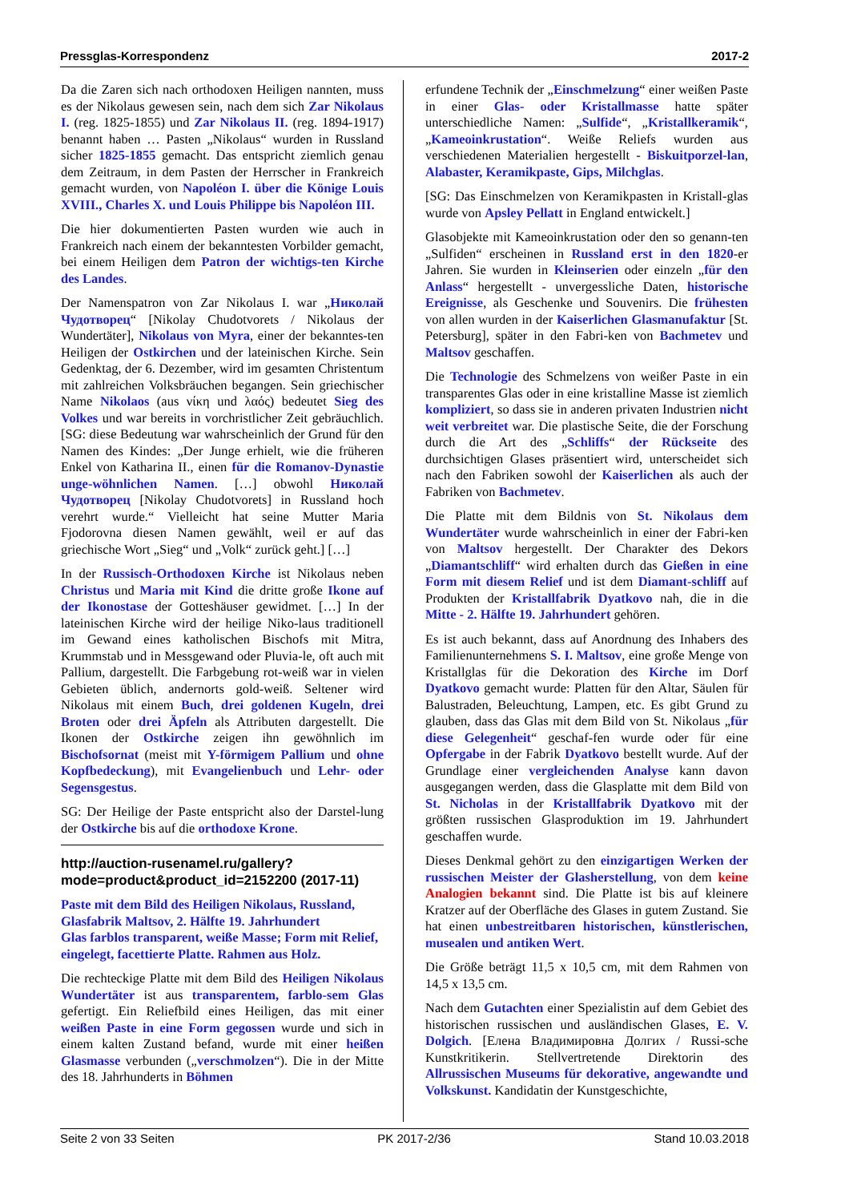Pressglas-Korrespondenz 2017-2
Da die Zaren sich nach orthodoxen Heiligen nannten, muss es der Nikolaus gewesen sein, nach dem sich Zar Nikolaus I. (reg. 1825-1855) und Zar Nikolaus II. (reg. 1894-1917) benannt haben … Pasten „Nikolaus“ wurden in Russland sicher 1825-1855 gemacht. Das entspricht ziemlich genau dem Zeitraum, in dem Pasten der Herrscher in Frankreich gemacht wurden, von Napoléon I. über die Könige Louis XVIII., Charles X. und Louis Philippe bis Napoléon III.
Die hier dokumentierten Pasten wurden wie auch in Frankreich nach einem der bekanntesten Vorbilder gemacht, bei einem Heiligen dem Patron der wichtigs-ten Kirche des Landes.
Der Namenspatron von Zar Nikolaus I. war „Николай Чудотворец“ [Nikolay Chudotvorets / Nikolaus der Wundertäter], Nikolaus von Myra, einer der bekanntes-ten Heiligen der Ostkirchen und der lateinischen Kirche. Sein Gedenktag, der 6. Dezember, wird im gesamten Christentum mit zahlreichen Volksbräuchen begangen. Sein griechischer Name Nikolaos (aus νίκη und λαός) bedeutet Sieg des Volkes und war bereits in vorchristlicher Zeit gebräuchlich. [SG: diese Bedeutung war wahrscheinlich der Grund für den Namen des Kindes: „Der Junge erhielt, wie die früheren Enkel von Katharina II., einen für die Romanov-Dynastie unge-wöhnlichen Namen. […] obwohl Николай Чудотворец [Nikolay Chudotvorets] in Russland hoch verehrt wurde.“ Vielleicht hat seine Mutter Maria Fjodorovna diesen Namen gewählt, weil er auf das griechische Wort „Sieg“ und „Volk“ zurück geht.] […]
In der Russisch-Orthodoxen Kirche ist Nikolaus neben Christus und Maria mit Kind die dritte große Ikone auf der Ikonostase der Gotteshäuser gewidmet. […] In der lateinischen Kirche wird der heilige Niko-laus traditionell im Gewand eines katholischen Bischofs mit Mitra, Krummstab und in Messgewand oder Pluvia-le, oft auch mit Pallium, dargestellt. Die Farbgebung rot-weiß war in vielen Gebieten üblich, andernorts gold-weiß. Seltener wird Nikolaus mit einem Buch, drei goldenen Kugeln, drei Broten oder drei Äpfeln als Attributen dargestellt. Die Ikonen der Ostkirche zeigen ihn gewöhnlich im Bischofsornat (meist mit Y-förmigem Pallium und ohne Kopfbedeckung), mit Evangelienbuch und Lehr- oder Segensgestus.
SG: Der Heilige der Paste entspricht also der Darstel-lung der Ostkirche bis auf die orthodoxe Krone.
http://auction-rusenamel.ru/gallery?
mode=product&product_id=2152200 (2017-11)
Paste mit dem Bild des Heiligen Nikolaus, Russland, Glasfabrik Maltsov, 2. Hälfte 19. Jahrhundert
Glas farblos transparent, weiße Masse; Form mit Relief, eingelegt, facettierte Platte. Rahmen aus Holz.
Die rechteckige Platte mit dem Bild des Heiligen Nikolaus Wundertäter ist aus transparentem, farblo-sem Glas gefertigt. Ein Reliefbild eines Heiligen, das mit einer weißen Paste in eine Form gegossen wurde und sich in einem kalten Zustand befand, wurde mit einer heißen Glasmasse verbunden („verschmolzen“). Die in der Mitte des 18. Jahrhunderts in Böhmen
erfundene Technik der „Einschmelzung“ einer weißen Paste in einer Glas- oder Kristallmasse hatte später unterschiedliche Namen: „Sulfide“, „Kristallkeramik“, „Kameoinkrustation“. Weiße Reliefs wurden aus verschiedenen Materialien hergestellt - Biskuitporzel-lan, Alabaster, Keramikpaste, Gips, Milchglas.
[SG: Das Einschmelzen von Keramikpasten in Kristall-glas wurde von Apsley Pellatt in England entwickelt.]
Glasobjekte mit Kameoinkrustation oder den so genann-ten „Sulfiden“ erscheinen in Russland erst in den 1820-er Jahren. Sie wurden in Kleinserien oder einzeln „für den Anlass“ hergestellt - unvergessliche Daten, historische Ereignisse, als Geschenke und Souvenirs. Die frühesten von allen wurden in der Kaiserlichen Glasmanufaktur [St. Petersburg], später in den Fabri-ken von Bachmetev und Maltsov geschaffen.
Die Technologie des Schmelzens von weißer Paste in ein transparentes Glas oder in eine kristalline Masse ist ziemlich kompliziert, so dass sie in anderen privaten Industrien nicht weit verbreitet war. Die plastische Seite, die der Forschung durch die Art des „Schliffs“ der Rückseite des durchsichtigen Glases präsentiert wird, unterscheidet sich nach den Fabriken sowohl der Kaiserlichen als auch der Fabriken von Bachmetev.
Die Platte mit dem Bildnis von St. Nikolaus dem Wundertäter wurde wahrscheinlich in einer der Fabri-ken von Maltsov hergestellt. Der Charakter des Dekors „Diamantschliff“ wird erhalten durch das Gießen in eine Form mit diesem Relief und ist dem Diamant-schliff auf Produkten der Kristallfabrik Dyatkovo nah, die in die Mitte - 2. Hälfte 19. Jahrhundert gehören.
Es ist auch bekannt, dass auf Anordnung des Inhabers des Familienunternehmens S. I. Maltsov, eine große Menge von Kristallglas für die Dekoration des Kirche im Dorf Dyatkovo gemacht wurde: Platten für den Altar, Säulen für Balustraden, Beleuchtung, Lampen, etc. Es gibt Grund zu glauben, dass das Glas mit dem Bild von St. Nikolaus „für diese Gelegenheit“ geschaf-fen wurde oder für eine Opfergabe in der Fabrik Dyatkovo bestellt wurde. Auf der Grundlage einer vergleichenden Analyse kann davon ausgegangen werden, dass die Glasplatte mit dem Bild von St. Nicholas in der Kristallfabrik Dyatkovo mit der größten russischen Glasproduktion im 19. Jahrhundert geschaffen wurde.
Dieses Denkmal gehört zu den einzigartigen Werken der russischen Meister der Glasherstellung, von dem keine Analogien bekannt sind. Die Platte ist bis auf kleinere Kratzer auf der Oberfläche des Glases in gutem Zustand. Sie hat einen unbestreitbaren historischen, künstlerischen, musealen und antiken Wert.
Die Größe beträgt 11,5 x 10,5 cm, mit dem Rahmen von 14,5 x 13,5 cm.
Nach dem Gutachten einer Spezialistin auf dem Gebiet des historischen russischen und ausländischen Glases, E. V. Dolgich. [Елена Владимировна Долгих / Russi-sche Kunstkritikerin. Stellvertretende Direktorin des Allrussischen Museums für dekorative, angewandte und Volkskunst. Kandidatin der Kunstgeschichte,
Seite 2 von 33 Seiten PK 2017-2/36 Stand 10.03.2018